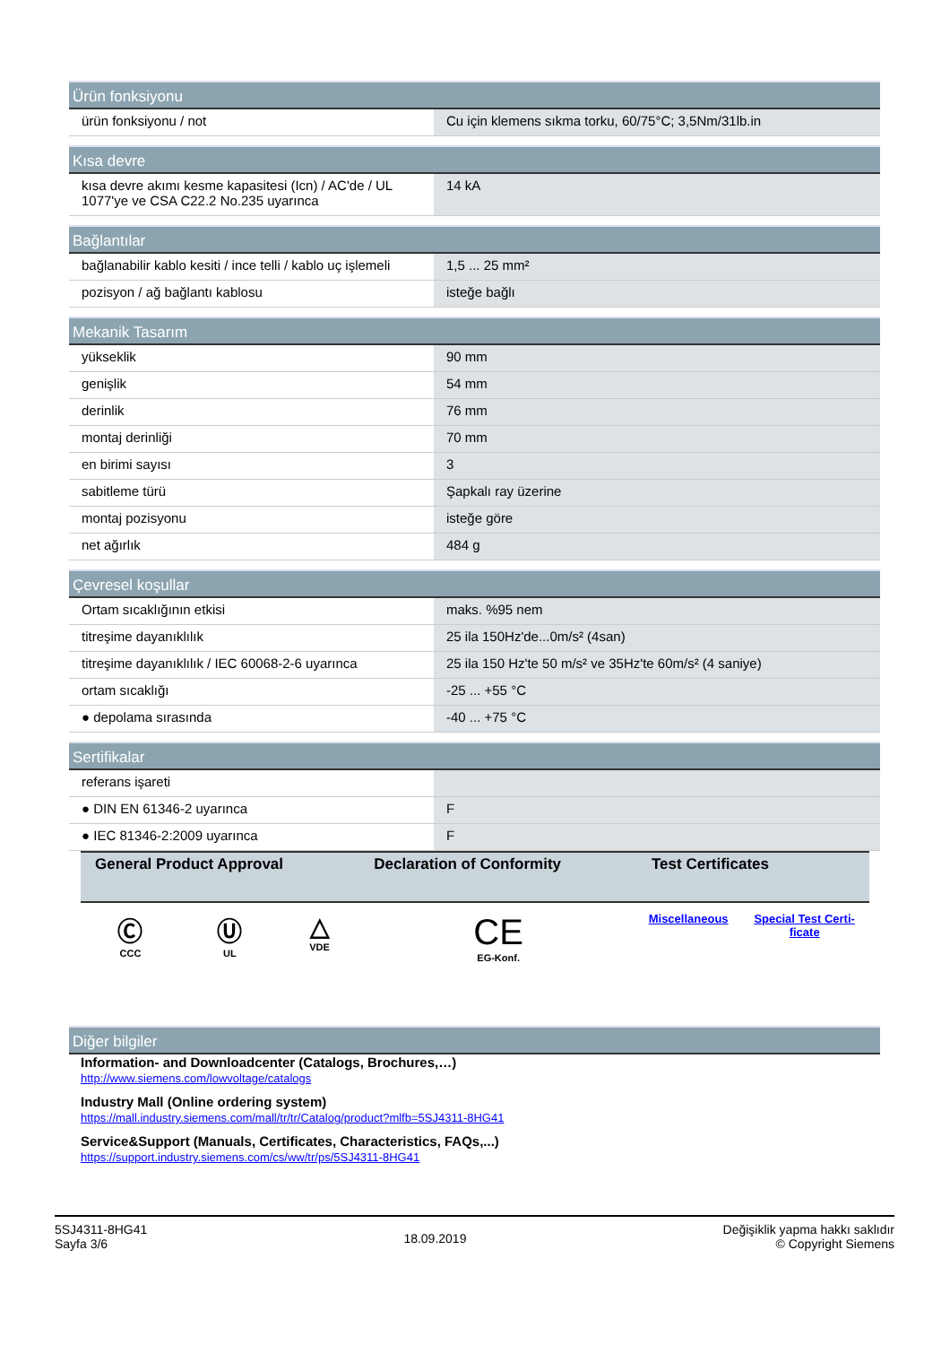| Ürün fonksiyonu | |
| --- | --- |
| ürün fonksiyonu / not | Cu için klemens sıkma torku, 60/75°C; 3,5Nm/31lb.in |
| Kısa devre | |
| --- | --- |
| kısa devre akımı kesme kapasitesi (Icn) / AC'de / UL 1077'ye ve CSA C22.2 No.235 uyarınca | 14 kA |
| Bağlantılar | |
| --- | --- |
| bağlanabilir kablo kesiti / ince telli / kablo uç işlemeli | 1,5 ... 25 mm² |
| pozisyon / ağ bağlantı kablosu | isteğe bağlı |
| Mekanik Tasarım | |
| --- | --- |
| yükseklik | 90 mm |
| genişlik | 54 mm |
| derinlik | 76 mm |
| montaj derinliği | 70 mm |
| en birimi sayısı | 3 |
| sabitleme türü | Şapkalı ray üzerine |
| montaj pozisyonu | isteğe göre |
| net ağırlık | 484 g |
| Çevresel koşullar | |
| --- | --- |
| Ortam sıcaklığının etkisi | maks. %95 nem |
| titreşime dayanıklılık | 25 ila 150Hz'de...0m/s² (4san) |
| titreşime dayanıklılık / IEC 60068-2-6 uyarınca | 25 ila 150 Hz'te 50 m/s² ve 35Hz'te 60m/s² (4 saniye) |
| ortam sıcaklığı | -25 ... +55 °C |
| ● depolama sırasında | -40 ... +75 °C |
| Sertifikalar | |
| --- | --- |
| referans işareti | |
| ● DIN EN 61346-2 uyarınca | F |
| ● IEC 81346-2:2009 uyarınca | F |
| General Product Approval | | | Declaration of Conformity | Test Certificates | |
| --- | --- | --- | --- | --- | --- |
| Ⓒ CCC | Ⓤ UL | △ VDE | CE EG-Konf. | Miscellaneous | Special Test Certi- ficate |
| Diğer bilgiler |
| --- |
Information- and Downloadcenter (Catalogs, Brochures,…)
http://www.siemens.com/lowvoltage/catalogs
Industry Mall (Online ordering system)
https://mall.industry.siemens.com/mall/tr/tr/Catalog/product?mlfb=5SJ4311-8HG41
Service&Support (Manuals, Certificates, Characteristics, FAQs,...)
https://support.industry.siemens.com/cs/ww/tr/ps/5SJ4311-8HG41
5SJ4311-8HG41
Sayfa 3/6
18.09.2019
Değişiklik yapma hakkı saklıdır
© Copyright Siemens